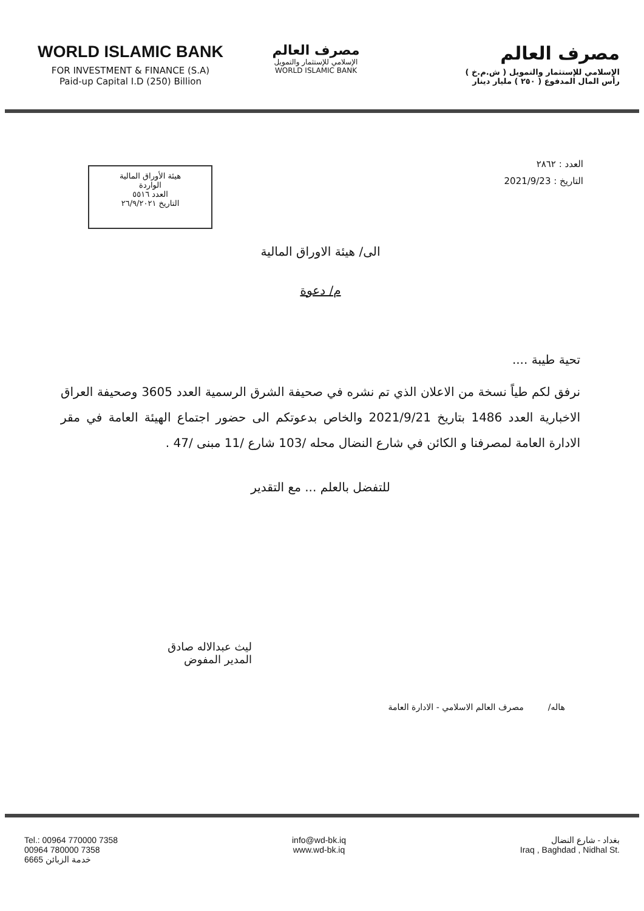WORLD ISLAMIC BANK
FOR INVESTMENT & FINANCE (S.A)
Paid-up Capital I.D (250) Billion
مصرف العالم
الإسلامي للإستثمار والتمويل
WORLD ISLAMIC BANK
مصرف العالم
الإسلامي للإستثمار والتمويل ( ش.م.خ )
رأس المال المدفوع ( ٢٥٠ ) مليار دينار
العدد : ٢٨٦٢
التاريخ : 2021/9/23
هيئة الأوراق المالية
الواردة
العدد ٥٥١٦
التاريخ ٢٦/٩/٢٠٢١
الى/ هيئة الاوراق المالية
م/ دعوة
تحية طيبة ....
نرفق لكم طياً نسخة من الاعلان الذي تم نشره في صحيفة الشرق الرسمية العدد 3605 وصحيفة العراق الاخبارية العدد 1486 بتاريخ 2021/9/21 والخاص بدعوتكم الى حضور اجتماع الهيئة العامة في مقر الادارة العامة لمصرفنا و الكائن في شارع النضال محله /103 شارع /11 مبنى /47 .
للتفضل بالعلم ... مع التقدير
ليث عبدالاله صادق
المدير المفوض
هاله/ مصرف العالم الاسلامي - الادارة العامة
Tel.: 00964 770000 7358
00964 780000 7358
6665 خدمة الزبائن
info@wd-bk.iq
www.wd-bk.iq
بغداد - شارع النضال
Iraq , Baghdad , Nidhal St.